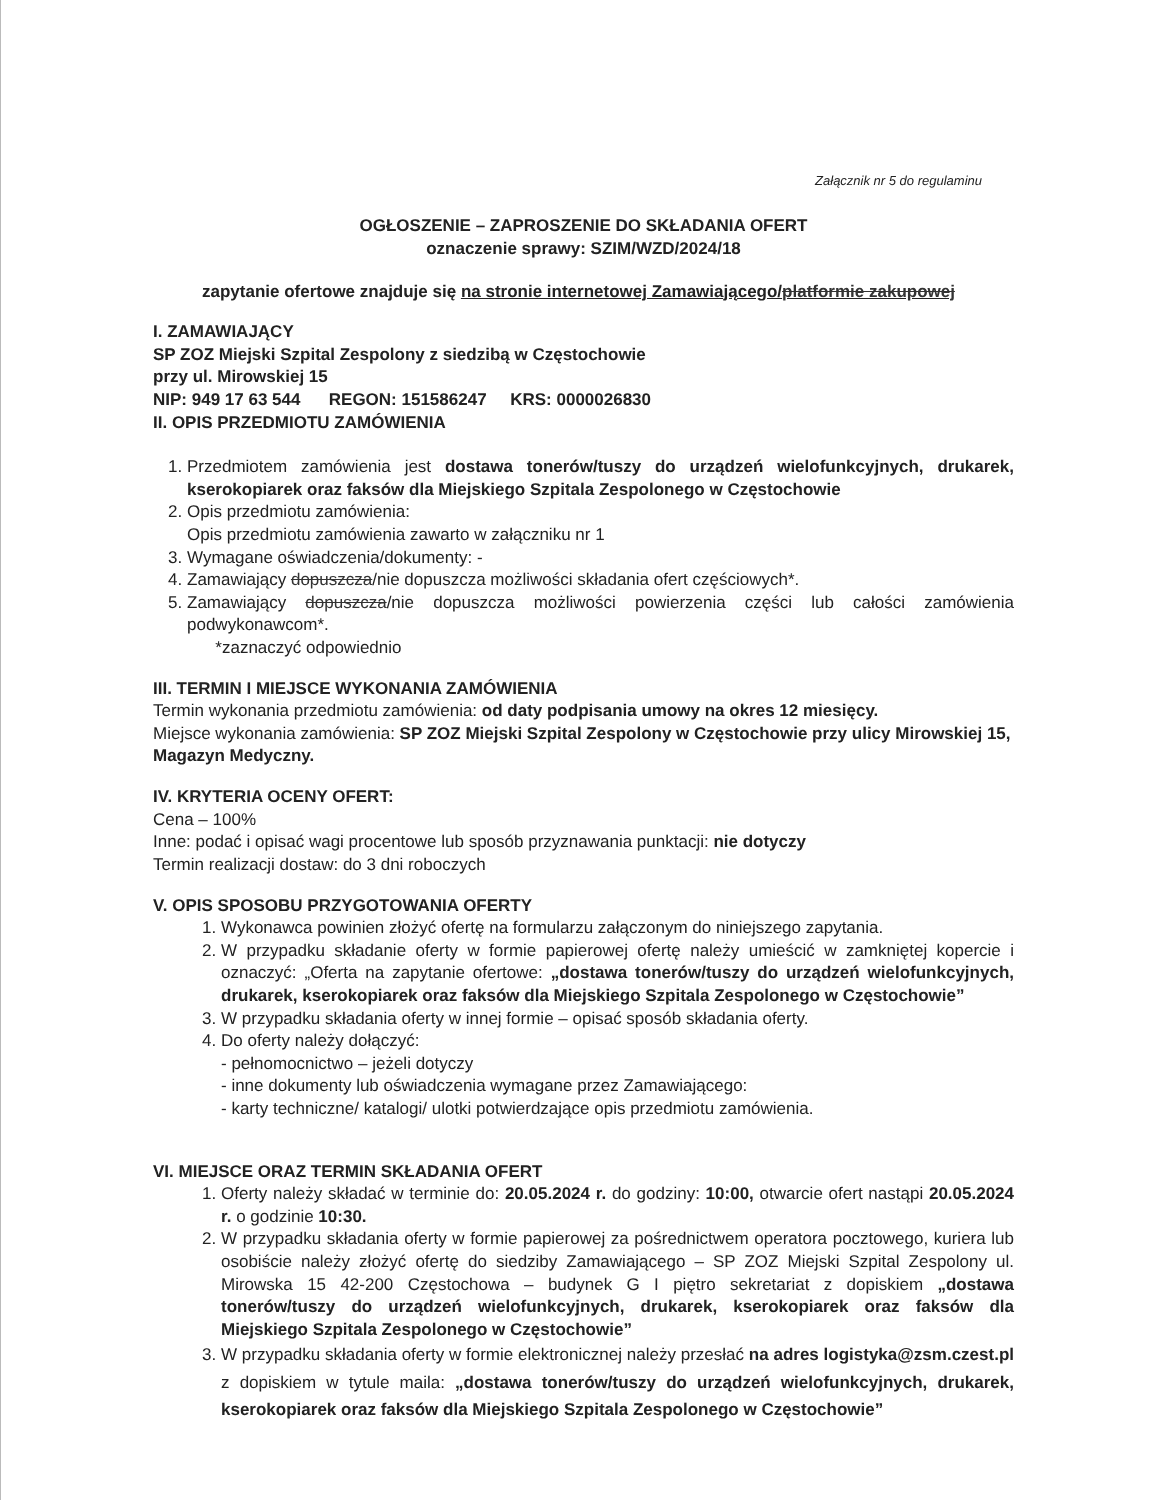Załącznik nr 5 do regulaminu
OGŁOSZENIE – ZAPROSZENIE DO SKŁADANIA OFERT
oznaczenie sprawy: SZIM/WZD/2024/18
zapytanie ofertowe znajduje się na stronie internetowej Zamawiającego/platformie zakupowej
I. ZAMAWIAJĄCY
SP ZOZ Miejski Szpital Zespolony z siedzibą w Częstochowie
przy ul. Mirowskiej 15
NIP: 949 17 63 544 REGON: 151586247 KRS: 0000026830
II. OPIS PRZEDMIOTU ZAMÓWIENIA
1. Przedmiotem zamówienia jest dostawa tonerów/tuszy do urządzeń wielofunkcyjnych, drukarek, kserokopiarek oraz faksów dla Miejskiego Szpitala Zespolonego w Częstochowie
2. Opis przedmiotu zamówienia:
Opis przedmiotu zamówienia zawarto w załączniku nr 1
3. Wymagane oświadczenia/dokumenty: -
4. Zamawiający dopuszcza/nie dopuszcza możliwości składania ofert częściowych*.
5. Zamawiający dopuszcza/nie dopuszcza możliwości powierzenia części lub całości zamówienia podwykonawcom*.
*zaznaczyć odpowiednio
III. TERMIN I MIEJSCE WYKONANIA ZAMÓWIENIA
Termin wykonania przedmiotu zamówienia: od daty podpisania umowy na okres 12 miesięcy.
Miejsce wykonania zamówienia: SP ZOZ Miejski Szpital Zespolony w Częstochowie przy ulicy Mirowskiej 15, Magazyn Medyczny.
IV. KRYTERIA OCENY OFERT:
Cena – 100%
Inne: podać i opisać wagi procentowe lub sposób przyznawania punktacji: nie dotyczy
Termin realizacji dostaw: do 3 dni roboczych
V. OPIS SPOSOBU PRZYGOTOWANIA OFERTY
1. Wykonawca powinien złożyć ofertę na formularzu załączonym do niniejszego zapytania.
2. W przypadku składanie oferty w formie papierowej ofertę należy umieścić w zamkniętej kopercie i oznaczyć: „Oferta na zapytanie ofertowe: „dostawa tonerów/tuszy do urządzeń wielofunkcyjnych, drukarek, kserokopiarek oraz faksów dla Miejskiego Szpitala Zespolonego w Częstochowie”
3. W przypadku składania oferty w innej formie – opisać sposób składania oferty.
4. Do oferty należy dołączyć:
- pełnomocnictwo – jeżeli dotyczy
- inne dokumenty lub oświadczenia wymagane przez Zamawiającego:
- karty techniczne/ katalogi/ ulotki potwierdzające opis przedmiotu zamówienia.
VI. MIEJSCE ORAZ TERMIN SKŁADANIA OFERT
1. Oferty należy składać w terminie do: 20.05.2024 r. do godziny: 10:00, otwarcie ofert nastąpi 20.05.2024 r. o godzinie 10:30.
2. W przypadku składania oferty w formie papierowej za pośrednictwem operatora pocztowego, kuriera lub osobiście należy złożyć ofertę do siedziby Zamawiającego – SP ZOZ Miejski Szpital Zespolony ul. Mirowska 15 42-200 Częstochowa – budynek G I piętro sekretariat z dopiskiem „dostawa tonerów/tuszy do urządzeń wielofunkcyjnych, drukarek, kserokopiarek oraz faksów dla Miejskiego Szpitala Zespolonego w Częstochowie”
3. W przypadku składania oferty w formie elektronicznej należy przesłać na adres logistyka@zsm.czest.pl z dopiskiem w tytule maila: „dostawa tonerów/tuszy do urządzeń wielofunkcyjnych, drukarek, kserokopiarek oraz faksów dla Miejskiego Szpitala Zespolonego w Częstochowie”